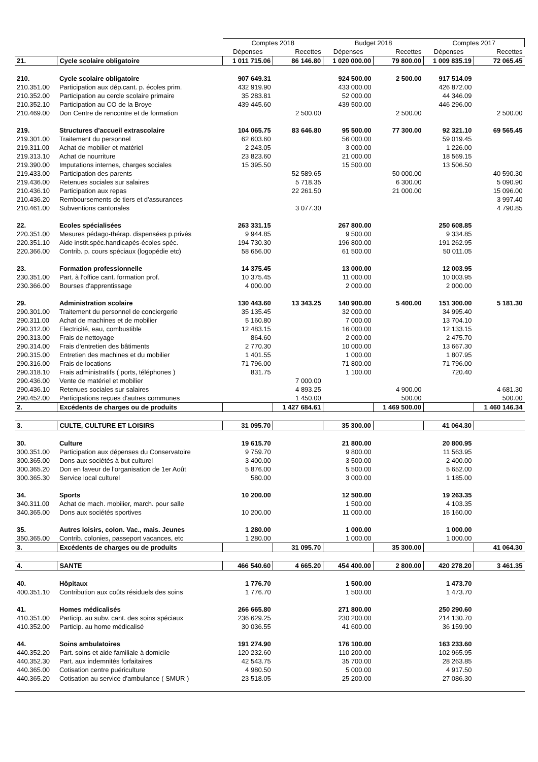| | | Comptes 2018 | | Budget 2018 | | Comptes 2017 | |
| --- | --- | --- | --- | --- | --- | --- | --- |
| | | Dépenses | Recettes | Dépenses | Recettes | Dépenses | Recettes |
| 21. | Cycle scolaire obligatoire | 1 011 715.06 | 86 146.80 | 1 020 000.00 | 79 800.00 | 1 009 835.19 | 72 065.45 |
| 210. | Cycle scolaire obligatoire | 907 649.31 | | 924 500.00 | 2 500.00 | 917 514.09 | |
| 210.351.00 | Participation aux dép.cant. p. écoles prim. | 432 919.90 | | 433 000.00 | | 426 872.00 | |
| 210.352.00 | Participation au cercle scolaire primaire | 35 283.81 | | 52 000.00 | | 44 346.09 | |
| 210.352.10 | Participation au CO de la Broye | 439 445.60 | | 439 500.00 | | 446 296.00 | |
| 210.469.00 | Don Centre de rencontre et de formation | | 2 500.00 | | 2 500.00 | | 2 500.00 |
| 219. | Structures d'accueil extrascolaire | 104 065.75 | 83 646.80 | 95 500.00 | 77 300.00 | 92 321.10 | 69 565.45 |
| 219.301.00 | Traitement du personnel | 62 603.60 | | 56 000.00 | | 59 019.45 | |
| 219.311.00 | Achat de mobilier et matériel | 2 243.05 | | 3 000.00 | | 1 226.00 | |
| 219.313.10 | Achat de nourriture | 23 823.60 | | 21 000.00 | | 18 569.15 | |
| 219.390.00 | Imputations internes, charges sociales | 15 395.50 | | 15 500.00 | | 13 506.50 | |
| 219.433.00 | Participation des parents | | 52 589.65 | | 50 000.00 | | 40 590.30 |
| 219.436.00 | Retenues sociales sur salaires | | 5 718.35 | | 6 300.00 | | 5 090.90 |
| 210.436.10 | Participation aux repas | | 22 261.50 | | 21 000.00 | | 15 096.00 |
| 210.436.20 | Remboursements de tiers et d'assurances | | | | | | 3 997.40 |
| 210.461.00 | Subventions cantonales | | 3 077.30 | | | | 4 790.85 |
| 22. | Ecoles spécialisées | 263 331.15 | | 267 800.00 | | 250 608.85 | |
| 220.351.00 | Mesures pédago-thérap. dispensées p.privés | 9 944.85 | | 9 500.00 | | 9 334.85 | |
| 220.351.10 | Aide instit.spéc.handicapés-écoles spéc. | 194 730.30 | | 196 800.00 | | 191 262.95 | |
| 220.366.00 | Contrib. p. cours spéciaux (logopédie etc) | 58 656.00 | | 61 500.00 | | 50 011.05 | |
| 23. | Formation professionnelle | 14 375.45 | | 13 000.00 | | 12 003.95 | |
| 230.351.00 | Part. à l'office cant. formation prof. | 10 375.45 | | 11 000.00 | | 10 003.95 | |
| 230.366.00 | Bourses d'apprentissage | 4 000.00 | | 2 000.00 | | 2 000.00 | |
| 29. | Administration scolaire | 130 443.60 | 13 343.25 | 140 900.00 | 5 400.00 | 151 300.00 | 5 181.30 |
| 290.301.00 | Traitement du personnel de conciergerie | 35 135.45 | | 32 000.00 | | 34 995.40 | |
| 290.311.00 | Achat de machines et de mobilier | 5 160.80 | | 7 000.00 | | 13 704.10 | |
| 290.312.00 | Electricité, eau, combustible | 12 483.15 | | 16 000.00 | | 12 133.15 | |
| 290.313.00 | Frais de nettoyage | 864.60 | | 2 000.00 | | 2 475.70 | |
| 290.314.00 | Frais d'entretien des bâtiments | 2 770.30 | | 10 000.00 | | 13 667.30 | |
| 290.315.00 | Entretien des machines et du mobilier | 1 401.55 | | 1 000.00 | | 1 807.95 | |
| 290.316.00 | Frais de locations | 71 796.00 | | 71 800.00 | | 71 796.00 | |
| 290.318.10 | Frais administratifs ( ports, téléphones ) | 831.75 | | 1 100.00 | | 720.40 | |
| 290.436.00 | Vente de matériel et mobilier | | 7 000.00 | | | | |
| 290.436.10 | Retenues sociales sur salaires | | 4 893.25 | | 4 900.00 | | 4 681.30 |
| 290.452.00 | Participations reçues d'autres communes | | 1 450.00 | | 500.00 | | 500.00 |
| 2. | Excédents de charges ou de produits | | 1 427 684.61 | | 1 469 500.00 | | 1 460 146.34 |
| 3. | CULTE, CULTURE ET LOISIRS | 31 095.70 | | 35 300.00 | | 41 064.30 | |
| 30. | Culture | 19 615.70 | | 21 800.00 | | 20 800.95 | |
| 300.351.00 | Participation aux dépenses du Conservatoire | 9 759.70 | | 9 800.00 | | 11 563.95 | |
| 300.365.00 | Dons aux sociétés à but culturel | 3 400.00 | | 3 500.00 | | 2 400.00 | |
| 300.365.20 | Don en faveur de l'organisation de 1er Août | 5 876.00 | | 5 500.00 | | 5 652.00 | |
| 300.365.30 | Service local culturel | 580.00 | | 3 000.00 | | 1 185.00 | |
| 34. | Sports | 10 200.00 | | 12 500.00 | | 19 263.35 | |
| 340.311.00 | Achat de mach. mobilier, march. pour salle | | | 1 500.00 | | 4 103.35 | |
| 340.365.00 | Dons aux sociétés sportives | 10 200.00 | | 11 000.00 | | 15 160.00 | |
| 35. | Autres loisirs, colon. Vac., mais. Jeunes | 1 280.00 | | 1 000.00 | | 1 000.00 | |
| 350.365.00 | Contrib. colonies, passeport vacances, etc | 1 280.00 | | 1 000.00 | | 1 000.00 | |
| 3. | Excédents de charges ou de produits | | 31 095.70 | | 35 300.00 | | 41 064.30 |
| 4. | SANTE | 466 540.60 | 4 665.20 | 454 400.00 | 2 800.00 | 420 278.20 | 3 461.35 |
| 40. | Hôpitaux | 1 776.70 | | 1 500.00 | | 1 473.70 | |
| 400.351.10 | Contribution aux coûts résiduels des soins | 1 776.70 | | 1 500.00 | | 1 473.70 | |
| 41. | Homes médicalisés | 266 665.80 | | 271 800.00 | | 250 290.60 | |
| 410.351.00 | Particip. au subv. cant. des soins spéciaux | 236 629.25 | | 230 200.00 | | 214 130.70 | |
| 410.352.00 | Particip. au home médicalisé | 30 036.55 | | 41 600.00 | | 36 159.90 | |
| 44. | Soins ambulatoires | 191 274.90 | | 176 100.00 | | 163 233.60 | |
| 440.352.20 | Part. soins et aide familiale à domicile | 120 232.60 | | 110 200.00 | | 102 965.95 | |
| 440.352.30 | Part. aux indemnités forfaitaires | 42 543.75 | | 35 700.00 | | 28 263.85 | |
| 440.365.00 | Cotisation centre puériculture | 4 980.50 | | 5 000.00 | | 4 917.50 | |
| 440.365.20 | Cotisation au service d'ambulance ( SMUR ) | 23 518.05 | | 25 200.00 | | 27 086.30 | |